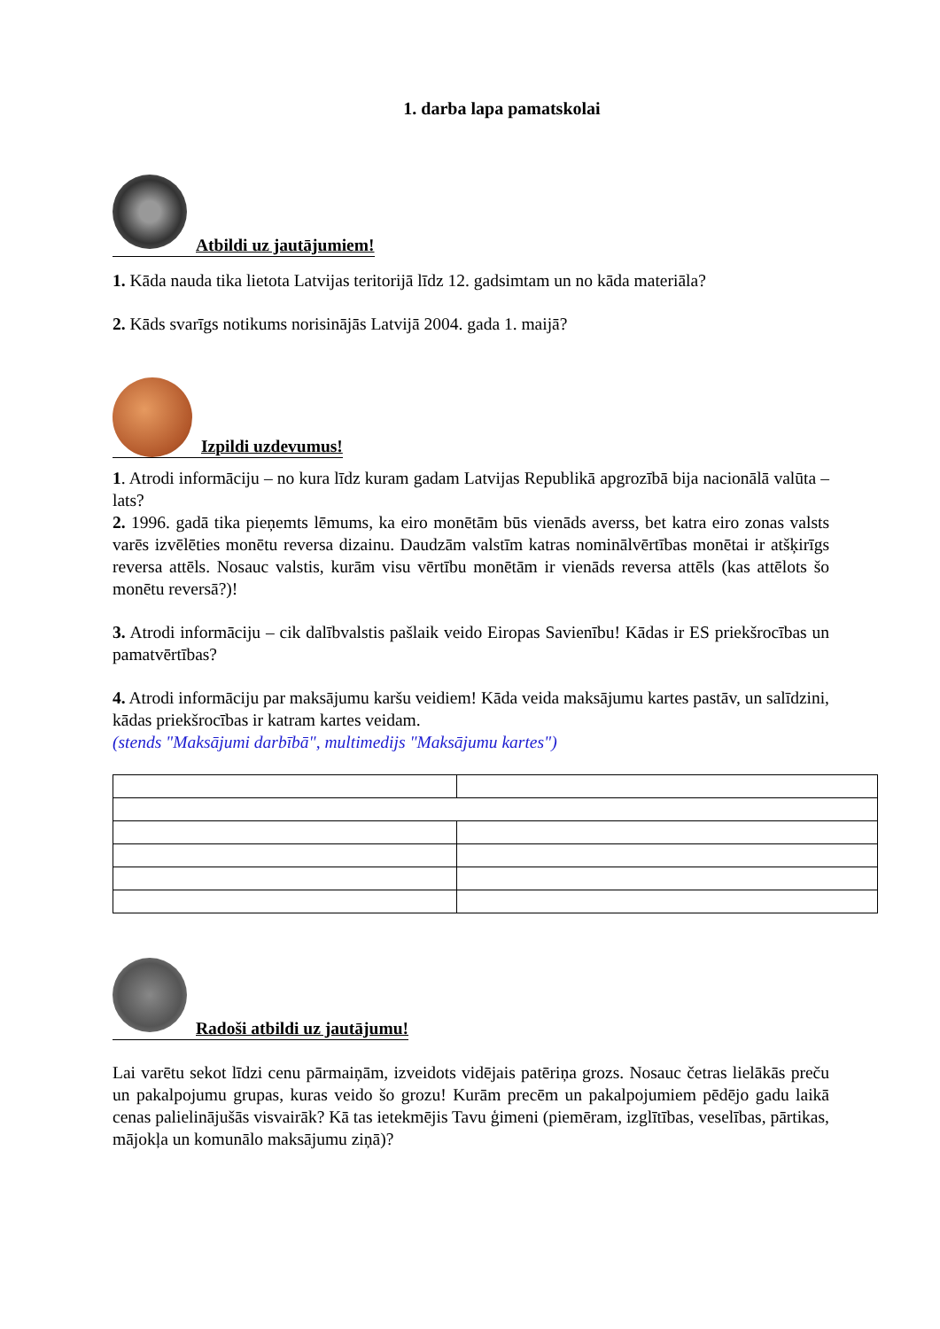1. darba lapa pamatskolai
Atbildi uz jautājumiem!
1. Kāda nauda tika lietota Latvijas teritorijā līdz 12. gadsimtam un no kāda materiāla?
2. Kāds svarīgs notikums norisinājās Latvijā 2004. gada 1. maijā?
Izpildi uzdevumus!
1. Atrodi informāciju – no kura līdz kuram gadam Latvijas Republikā apgrozībā bija nacionālā valūta – lats?
2. 1996. gadā tika pieņemts lēmums, ka eiro monētām būs vienāds averss, bet katra eiro zonas valsts varēs izvēlēties monētu reversa dizainu. Daudzām valstīm katras nominālvērtības monētai ir atšķirīgs reversa attēls. Nosauc valstis, kurām visu vērtību monētām ir vienāds reversa attēls (kas attēlots šo monētu reversā?)!
3. Atrodi informāciju – cik dalībvalstis pašlaik veido Eiropas Savienību! Kādas ir ES priekšrocības un pamatvērtības?
4. Atrodi informāciju par maksājumu karšu veidiem! Kāda veida maksājumu kartes pastāv, un salīdzini, kādas priekšrocības ir katram kartes veidam.
(stends "Maksājumi darbībā", multimedijs "Maksājumu kartes")
Radoši atbildi uz jautājumu!
Lai varētu sekot līdzi cenu pārmaiņām, izveidots vidējais patēriņa grozs. Nosauc četras lielākās preču un pakalpojumu grupas, kuras veido šo grozu! Kurām precēm un pakalpojumiem pēdējo gadu laikā cenas palielinājušās visvairāk? Kā tas ietekmējis Tavu ģimeni (piemēram, izglītības, veselības, pārtikas, mājokļa un komunālo maksājumu ziņā)?